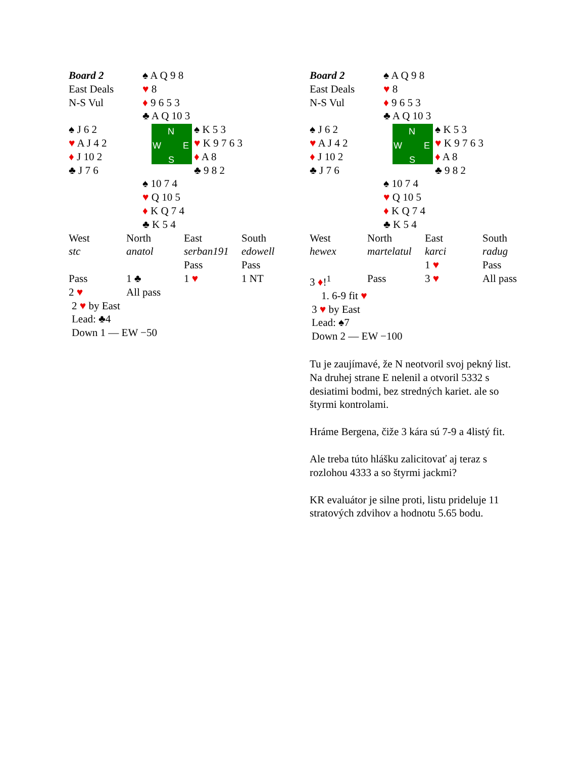| Board 2 East Deals N-S Vul | ♠ A Q 9 8 ♥ 8 ♦ 9 6 5 3 ♣ A Q 10 3 | |
| ♠ J 6 2 ♥ A J 4 2 ♦ J 10 2 ♣ J 7 6 | N W E S | ♠ K 5 3 ♥ K 9 7 6 3 ♦ A 8 ♣ 9 8 2 |
| | ♠ 10 7 4 ♥ Q 10 5 ♦ K Q 7 4 ♣ K 5 4 | |
| West | North | East | South |
| stc | anatol | serban191 | edowell |
| | | Pass | Pass |
| Pass | 1 ♣ | 1 ♥ | 1 NT |
| 2 ♥ | All pass | | |
2 ♥ by East
Lead: ♣4
Down 1 — EW −50
| Board 2 East Deals N-S Vul | ♠ A Q 9 8 ♥ 8 ♦ 9 6 5 3 ♣ A Q 10 3 | |
| ♠ J 6 2 ♥ A J 4 2 ♦ J 10 2 ♣ J 7 6 | N W E S | ♠ K 5 3 ♥ K 9 7 6 3 ♦ A 8 ♣ 9 8 2 |
| | ♠ 10 7 4 ♥ Q 10 5 ♦ K Q 7 4 ♣ K 5 4 | |
| West | North | East | South |
| hewex | martelatul | karci | radug |
| | | 1 ♥ | Pass |
| 3 ♦ !<sup>1</sup> | Pass | 3 ♥ | All pass |
1. 6-9 fit ♥
3 ♥ by East
Lead: ♠7
Down 2 — EW −100
Tu je zaujímavé, že N neotvoril svoj pekný list. Na druhej strane E nelenil a otvoril 5332 s desiatimi bodmi, bez stredných kariet. ale so štyrmi kontrolami.
Hráme Bergena, čiže 3 kára sú 7-9 a 4listý fit.
Ale treba túto hlášku zalicitovať aj teraz s rozlohou 4333 a so štyrmi jackmi?
KR evaluátor je silne proti, listu prideluje 11 stratových zdvihov a hodnotu 5.65 bodu.